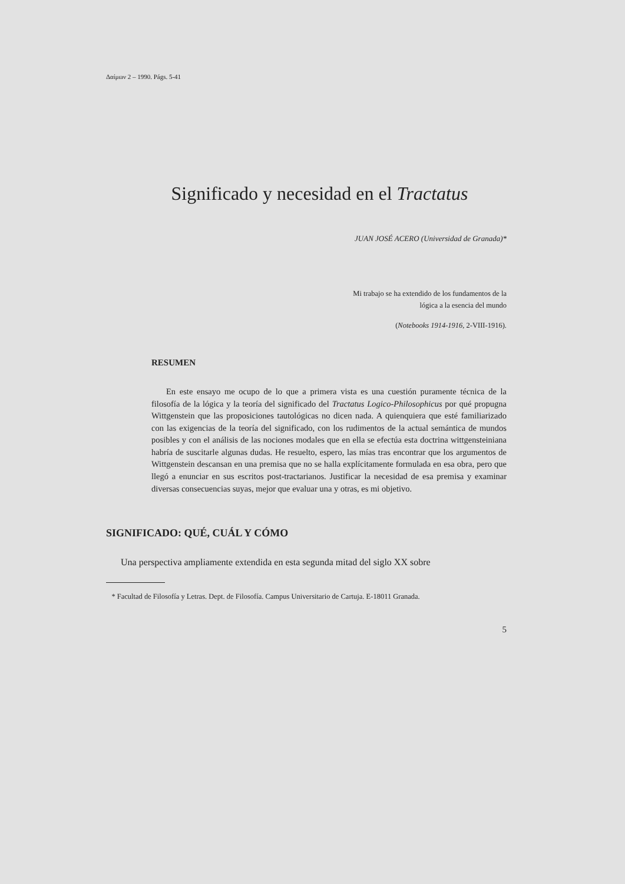Δαίμων 2 – 1990. Págs. 5-41
Significado y necesidad en el Tractatus
JUAN JOSÉ ACERO (Universidad de Granada)*
Mi trabajo se ha extendido de los fundamentos de la lógica a la esencia del mundo
(Notebooks 1914-1916, 2-VIII-1916).
RESUMEN
En este ensayo me ocupo de lo que a primera vista es una cuestión puramente técnica de la filosofía de la lógica y la teoría del significado del Tractatus Logico-Philosophicus por qué propugna Wittgenstein que las proposiciones tautológicas no dicen nada. A quienquiera que esté familiarizado con las exigencias de la teoría del significado, con los rudimentos de la actual semántica de mundos posibles y con el análisis de las nociones modales que en ella se efectúa esta doctrina wittgensteiniana habría de suscitarle algunas dudas. He resuelto, espero, las mías tras encontrar que los argumentos de Wittgenstein descansan en una premisa que no se halla explícitamente formulada en esa obra, pero que llegó a enunciar en sus escritos post-tractarianos. Justificar la necesidad de esa premisa y examinar diversas consecuencias suyas, mejor que evaluar una y otras, es mi objetivo.
SIGNIFICADO: QUÉ, CUÁL Y CÓMO
Una perspectiva ampliamente extendida en esta segunda mitad del siglo XX sobre
* Facultad de Filosofía y Letras. Dept. de Filosofía. Campus Universitario de Cartuja. E-18011 Granada.
5